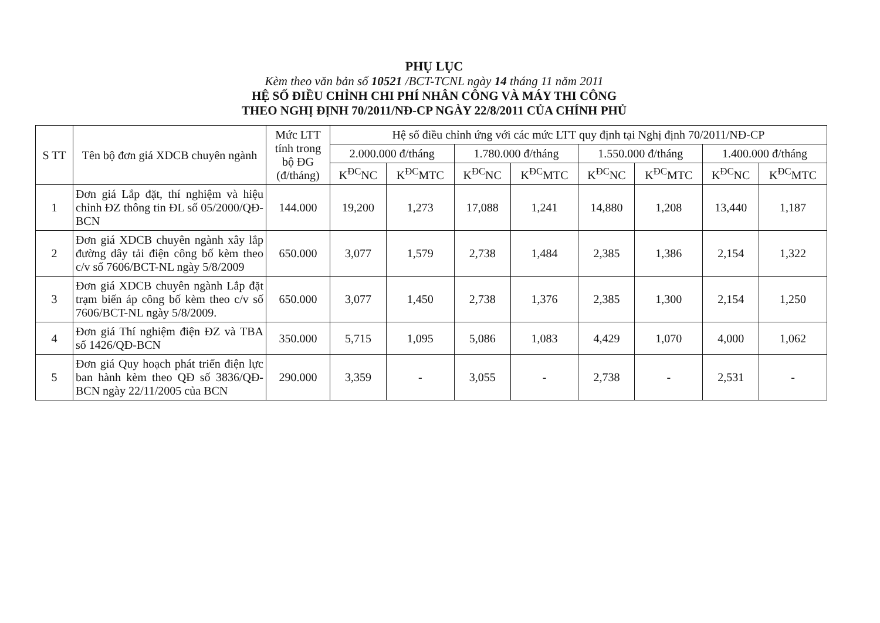PHỤ LỤC
Kèm theo văn bản số 10521 /BCT-TCNL ngày 14 tháng 11 năm 2011
HỆ SỐ ĐIỀU CHỈNH CHI PHÍ NHÂN CÔNG VÀ MÁY THI CÔNG
THEO NGHỊ ĐỊNH 70/2011/NĐ-CP NGÀY 22/8/2011 CỦA CHÍNH PHỦ
| S TT | Tên bộ đơn giá XDCB chuyên ngành | Mức LTT tính trong bộ ĐG (đ/tháng) | Hệ số điều chỉnh ứng với các mức LTT quy định tại Nghị định 70/2011/NĐ-CP | | | | | | | |
| --- | --- | --- | --- | --- | --- | --- | --- | --- | --- | --- |
| | | | 2.000.000 đ/tháng | | 1.780.000 đ/tháng | | 1.550.000 đ/tháng | | 1.400.000 đ/tháng | |
| | | | K<sup>ĐC</sup>NC | K<sup>ĐC</sup>MTC | K<sup>ĐC</sup>NC | K<sup>ĐC</sup>MTC | K<sup>ĐC</sup>NC | K<sup>ĐC</sup>MTC | K<sup>ĐC</sup>NC | K<sup>ĐC</sup>MTC |
| 1 | Đơn giá Lắp đặt, thí nghiệm và hiệu chỉnh ĐZ thông tin ĐL số 05/2000/QĐ-BCN | 144.000 | 19,200 | 1,273 | 17,088 | 1,241 | 14,880 | 1,208 | 13,440 | 1,187 |
| 2 | Đơn giá XDCB chuyên ngành xây lắp đường dây tải điện công bố kèm theo c/v số 7606/BCT-NL ngày 5/8/2009 | 650.000 | 3,077 | 1,579 | 2,738 | 1,484 | 2,385 | 1,386 | 2,154 | 1,322 |
| 3 | Đơn giá XDCB chuyên ngành Lắp đặt trạm biến áp công bố kèm theo c/v số 7606/BCT-NL ngày 5/8/2009. | 650.000 | 3,077 | 1,450 | 2,738 | 1,376 | 2,385 | 1,300 | 2,154 | 1,250 |
| 4 | Đơn giá Thí nghiệm điện ĐZ và TBA số 1426/QĐ-BCN | 350.000 | 5,715 | 1,095 | 5,086 | 1,083 | 4,429 | 1,070 | 4,000 | 1,062 |
| 5 | Đơn giá Quy hoạch phát triển điện lực ban hành kèm theo QĐ số 3836/QĐ-BCN ngày 22/11/2005 của BCN | 290.000 | 3,359 | - | 3,055 | - | 2,738 | - | 2,531 | - |